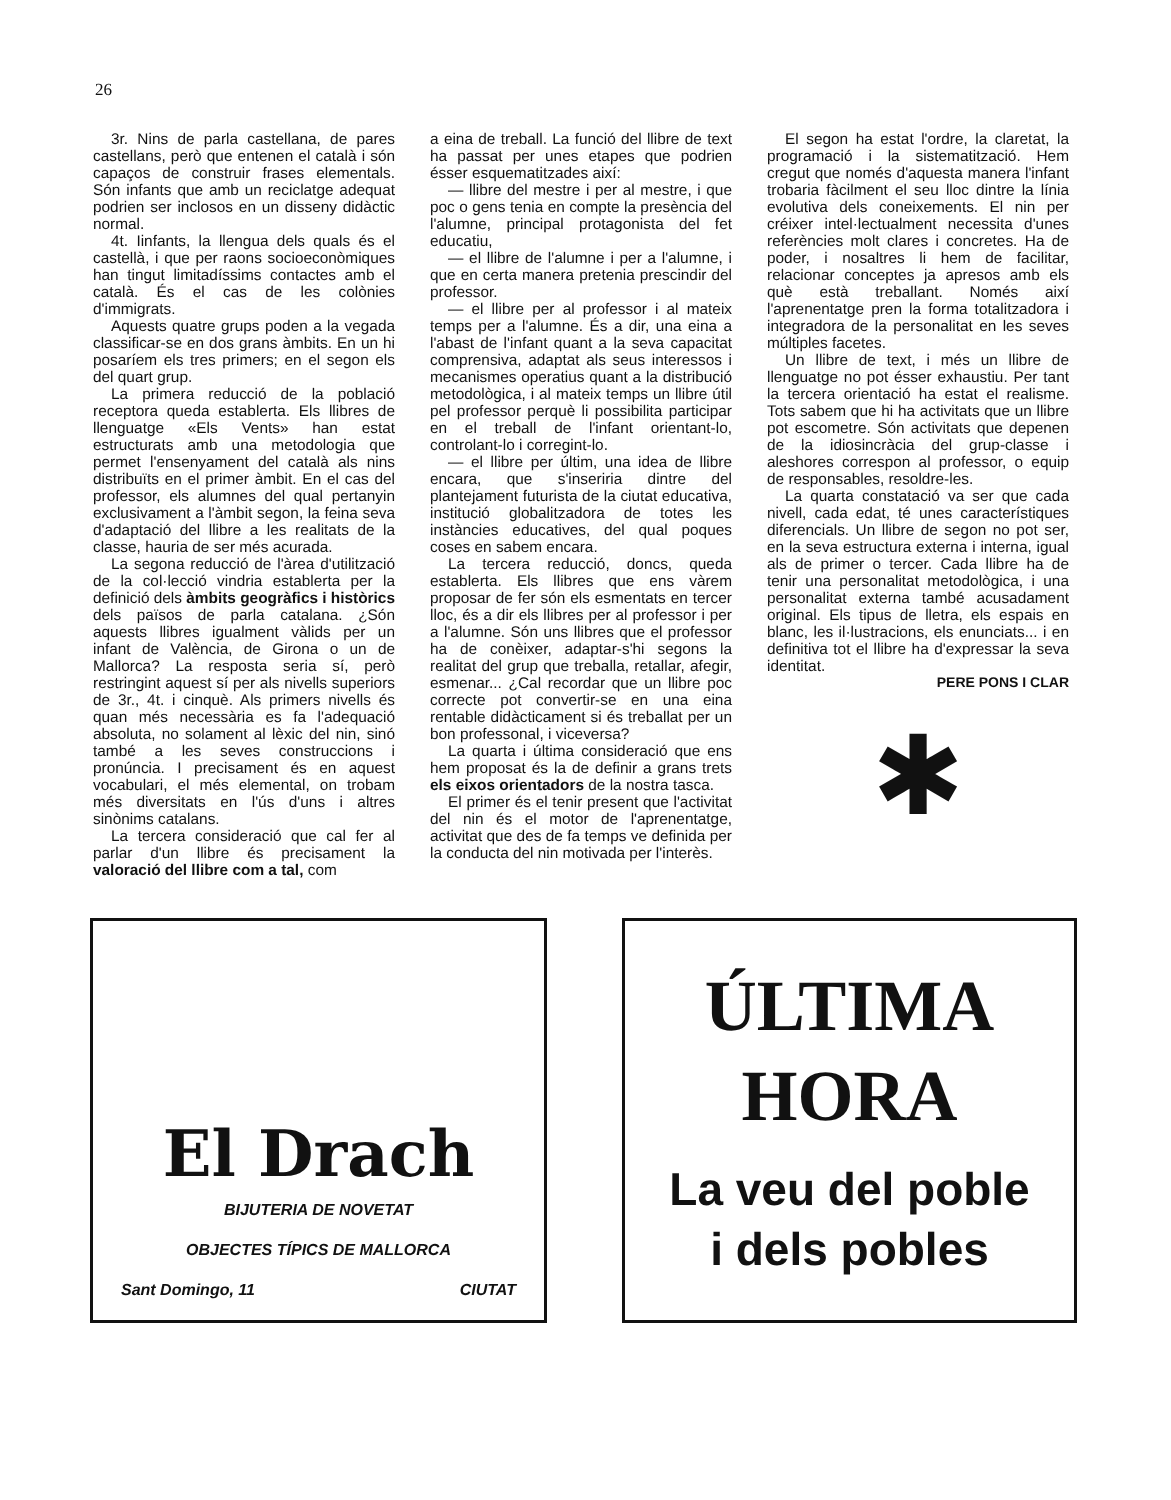26
3r. Nins de parla castellana, de pares castellans, però que entenen el català i són capaços de construir frases elementals. Són infants que amb un reciclatge adequat podrien ser inclosos en un disseny didàctic normal.
4t. Iinfants, la llengua dels quals és el castellà, i que per raons socioeconòmiques han tingut limitadíssims contactes amb el català. És el cas de les colònies d'immigrats.
Aquests quatre grups poden a la vegada classificar-se en dos grans àmbits. En un hi posaríem els tres primers; en el segon els del quart grup.
La primera reducció de la població receptora queda establerta. Els llibres de llenguatge «Els Vents» han estat estructurats amb una metodologia que permet l'ensenyament del català als nins distribuïts en el primer àmbit. En el cas del professor, els alumnes del qual pertanyin exclusivament a l'àmbit segon, la feina seva d'adaptació del llibre a les realitats de la classe, hauria de ser més acurada.
La segona reducció de l'àrea d'utilització de la col·lecció vindria establerta per la definició dels àmbits geogràfics i històrics dels països de parla catalana. ¿Són aquests llibres igualment vàlids per un infant de València, de Girona o un de Mallorca? La resposta seria sí, però restringint aquest sí per als nivells superiors de 3r., 4t. i cinquè. Als primers nivells és quan més necessària es fa l'adequació absoluta, no solament al lèxic del nin, sinó també a les seves construccions i pronúncia. I precisament és en aquest vocabulari, el més elemental, on trobam més diversitats en l'ús d'uns i altres sinònims catalans.
La tercera consideració que cal fer al parlar d'un llibre és precisament la valoració del llibre com a tal, com
a eina de treball. La funció del llibre de text ha passat per unes etapes que podrien ésser esquematitzades així:
— llibre del mestre i per al mestre, i que poc o gens tenia en compte la presència del l'alumne, principal protagonista del fet educatiu,
— el llibre de l'alumne i per a l'alumne, i que en certa manera pretenia prescindir del professor.
— el llibre per al professor i al mateix temps per a l'alumne. És a dir, una eina a l'abast de l'infant quant a la seva capacitat comprensiva, adaptat als seus interessos i mecanismes operatius quant a la distribució metodològica, i al mateix temps un llibre útil pel professor perquè li possibilita participar en el treball de l'infant orientant-lo, controlant-lo i corregint-lo.
— el llibre per últim, una idea de llibre encara, que s'inseriria dintre del plantejament futurista de la ciutat educativa, institució globalitzadora de totes les instàncies educatives, del qual poques coses en sabem encara.
La tercera reducció, doncs, queda establerta. Els llibres que ens vàrem proposar de fer són els esmentats en tercer lloc, és a dir els llibres per al professor i per a l'alumne. Són uns llibres que el professor ha de conèixer, adaptar-s'hi segons la realitat del grup que treballa, retallar, afegir, esmenar... ¿Cal recordar que un llibre poc correcte pot convertir-se en una eina rentable didàcticament si és treballat per un bon professonal, i viceversa?
La quarta i última consideració que ens hem proposat és la de definir a grans trets els eixos orientadors de la nostra tasca.
El primer és el tenir present que l'activitat del nin és el motor de l'aprenentatge, activitat que des de fa temps ve definida per la conducta del nin motivada per l'interès.
El segon ha estat l'ordre, la claretat, la programació i la sistematització. Hem cregut que només d'aquesta manera l'infant trobaria fàcilment el seu lloc dintre la línia evolutiva dels coneixements. El nin per créixer intel·lectualment necessita d'unes referències molt clares i concretes. Ha de poder, i nosaltres li hem de facilitar, relacionar conceptes ja apresos amb els què està treballant. Només així l'aprenentatge pren la forma totalitzadora i integradora de la personalitat en les seves múltiples facetes.
Un llibre de text, i més un llibre de llenguatge no pot ésser exhaustiu. Per tant la tercera orientació ha estat el realisme. Tots sabem que hi ha activitats que un llibre pot escometre. Són activitats que depenen de la idiosincràcia del grup-classe i aleshores correspon al professor, o equip de responsables, resoldre-les.
La quarta constatació va ser que cada nivell, cada edat, té unes característiques diferencials. Un llibre de segon no pot ser, en la seva estructura externa i interna, igual als de primer o tercer. Cada llibre ha de tenir una personalitat metodològica, i una personalitat externa també acusadament original. Els tipus de lletra, els espais en blanc, les il·lustracions, els enunciats... i en definitiva tot el llibre ha d'expressar la seva identitat.
PERE PONS I CLAR
✱
El Drach
BIJUTERIA DE NOVETAT
OBJECTES TÍPICS DE MALLORCA
Sant Domingo, 11 CIUTAT
ÚLTIMA
HORA
La veu del poble
i dels pobles